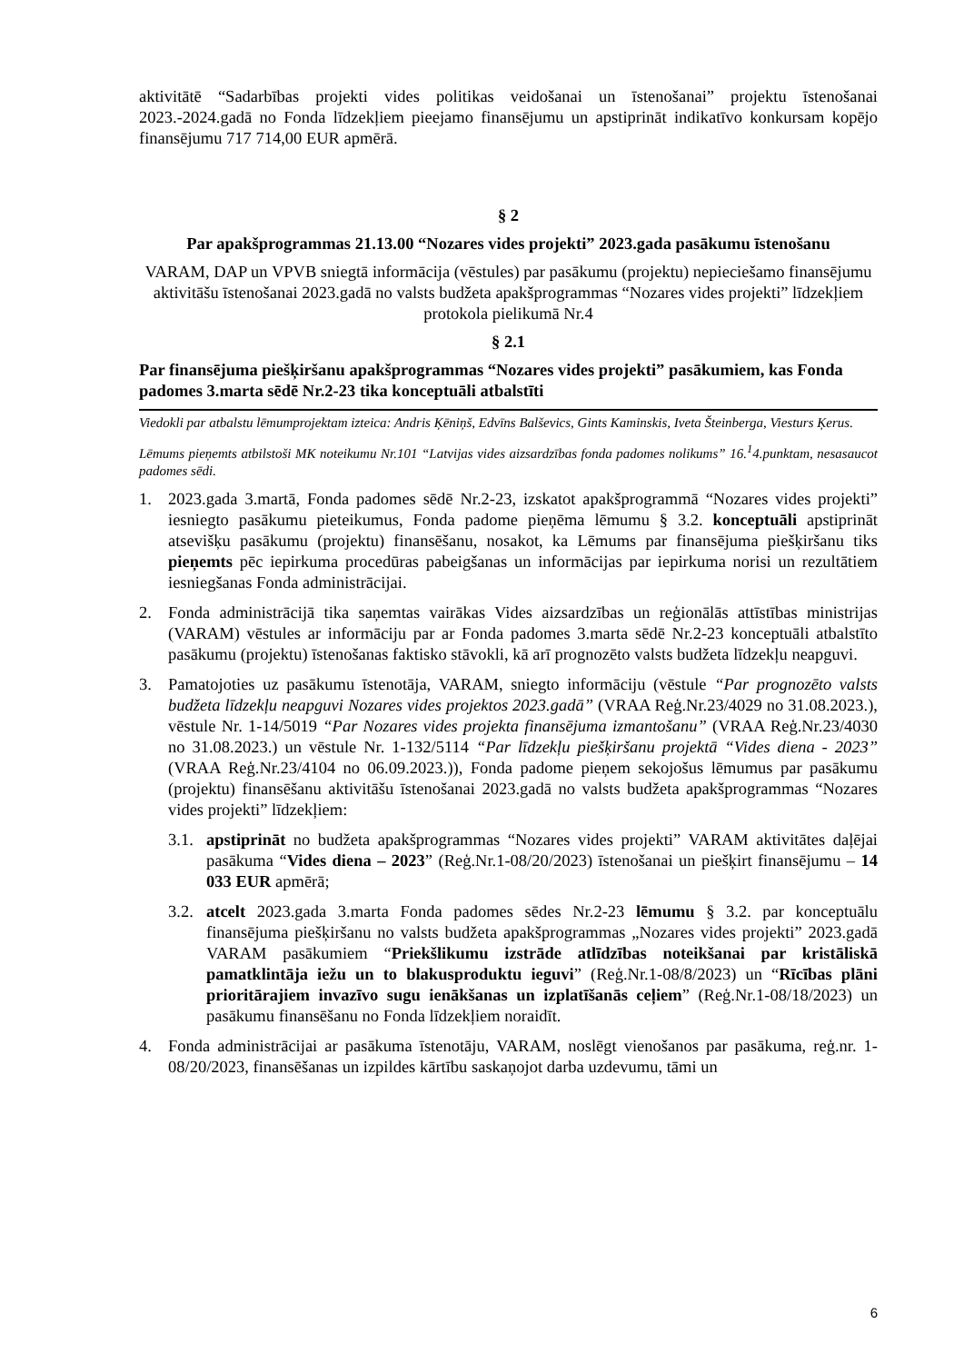aktivitātē “Sadarbības projekti vides politikas veidošanai un īstenošanai” projektu īstenošanai 2023.-2024.gadā no Fonda līdzekļiem pieejamo finansējumu un apstiprināt indikatīvo konkursam kopējo finansējumu 717 714,00 EUR apmērā.
§ 2
Par apakšprogrammas 21.13.00 “Nozares vides projekti” 2023.gada pasākumu īstenošanu
VARAM, DAP un VPVB sniegtā informācija (vēstules) par pasākumu (projektu) nepieciešamo finansējumu aktivitāšu īstenošanai 2023.gadā no valsts budžeta apakšprogrammas “Nozares vides projekti” līdzekļiem protokola pielikumā Nr.4
§ 2.1
Par finansējuma piešķiršanu apakšprogrammas “Nozares vides projekti” pasākumiem, kas Fonda padomes 3.marta sēdē Nr.2-23 tika konceptuāli atbalstīti
Viedokli par atbalstu lēmumprojektam izteica: Andris Ķēniņš, Edvīns Balševics, Gints Kaminskis, Iveta Šteinberga, Viesturs Ķerus.
Lēmums pieņemts atbilstoši MK noteikumu Nr.101 “Latvijas vides aizsardzības fonda padomes nolikums” 16.<sup>1</sup>4.punktam, nesasaucot padomes sēdi.
1. 2023.gada 3.martā, Fonda padomes sēdē Nr.2-23, izskatot apakšprogrammā “Nozares vides projekti” iesniegto pasākumu pieteikumus, Fonda padome pieņēma lēmumu § 3.2. konceptuāli apstiprināt atsevišķu pasākumu (projektu) finansēšanu, nosakot, ka Lēmums par finansējuma piešķiršanu tiks pieņemts pēc iepirkuma procedūras pabeigšanas un informācijas par iepirkuma norisi un rezultātiem iesniegšanas Fonda administrācijai.
2. Fonda administrācijā tika saņemtas vairākas Vides aizsardzības un reģionālās attīstības ministrijas (VARAM) vēstules ar informāciju par ar Fonda padomes 3.marta sēdē Nr.2-23 konceptuāli atbalstīto pasākumu (projektu) īstenošanas faktisko stāvokli, kā arī prognozēto valsts budžeta līdzekļu neapguvi.
3. Pamatojoties uz pasākumu īstenotāja, VARAM, sniegto informāciju (vēstule “Par prognozēto valsts budžeta līdzekļu neapguvi Nozares vides projektos 2023.gadā” (VRAA Reģ.Nr.23/4029 no 31.08.2023.), vēstule Nr. 1-14/5019 “Par Nozares vides projekta finansējuma izmantošanu” (VRAA Reģ.Nr.23/4030 no 31.08.2023.) un vēstule Nr. 1-132/5114 “Par līdzekļu piešķiršanu projektā “Vides diena - 2023” (VRAA Reģ.Nr.23/4104 no 06.09.2023.)), Fonda padome pieņem sekojošus lēmumus par pasākumu (projektu) finansēšanu aktivitāšu īstenošanai 2023.gadā no valsts budžeta apakšprogrammas “Nozares vides projekti” līdzekļiem:
3.1.
apstiprināt no budžeta apakšprogrammas “Nozares vides projekti” VARAM aktivitātes daļējai pasākuma “Vides diena – 2023” (Reģ.Nr.1-08/20/2023) īstenošanai un piešķirt finansējumu – 14 033 EUR apmērā;
3.2.
atcelt 2023.gada 3.marta Fonda padomes sēdes Nr.2-23 lēmumu § 3.2. par konceptuālu finansējuma piešķiršanu no valsts budžeta apakšprogrammas „Nozares vides projekti” 2023.gadā VARAM pasākumiem “Priekšlikumu izstrāde atlīdzības noteikšanai par kristāliskā pamatklintāja iežu un to blakusproduktu ieguvi” (Reģ.Nr.1-08/8/2023) un “Rīcības plāni prioritārajiem invazīvo sugu ienākšanas un izplatīšanās ceļiem” (Reģ.Nr.1-08/18/2023) un pasākumu finansēšanu no Fonda līdzekļiem noraidīt.
4. Fonda administrācijai ar pasākuma īstenotāju, VARAM, noslēgt vienošanos par pasākuma, reģ.nr. 1-08/20/2023, finansēšanas un izpildes kārtību saskaņojot darba uzdevumu, tāmi un
6